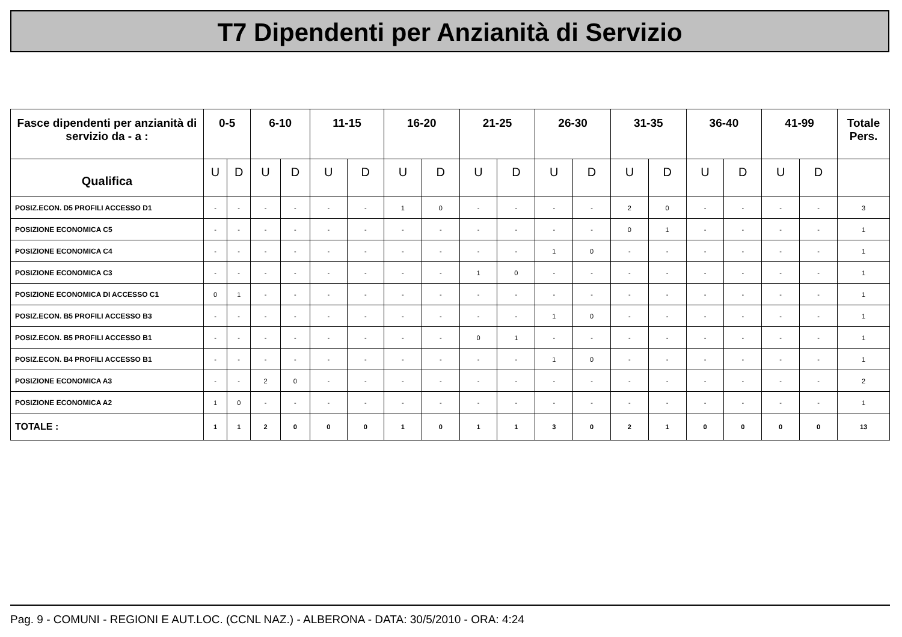T7 Dipendenti per Anzianità di Servizio
| Fasce dipendenti per anzianità di servizio da - a : | 0-5 | | 6-10 | | 11-15 | | 16-20 | | 21-25 | | 26-30 | | 31-35 | | 36-40 | | 41-99 | | Totale Pers. |
| --- | --- | --- | --- | --- | --- | --- | --- | --- | --- | --- | --- | --- | --- | --- | --- | --- | --- | --- | --- |
| Qualifica | U | D | U | D | U | D | U | D | U | D | U | D | U | D | U | D | U | D | |
| POSIZ.ECON. D5 PROFILI ACCESSO D1 | - | - | - | - | - | - | 1 | 0 | - | - | - | - | 2 | 0 | - | - | - | - | 3 |
| POSIZIONE ECONOMICA C5 | - | - | - | - | - | - | - | - | - | - | - | - | 0 | 1 | - | - | - | - | 1 |
| POSIZIONE ECONOMICA C4 | - | - | - | - | - | - | - | - | - | - | 1 | 0 | - | - | - | - | - | - | 1 |
| POSIZIONE ECONOMICA C3 | - | - | - | - | - | - | - | - | 1 | 0 | - | - | - | - | - | - | - | - | 1 |
| POSIZIONE ECONOMICA DI ACCESSO C1 | 0 | 1 | - | - | - | - | - | - | - | - | - | - | - | - | - | - | - | - | 1 |
| POSIZ.ECON. B5 PROFILI ACCESSO B3 | - | - | - | - | - | - | - | - | - | - | 1 | 0 | - | - | - | - | - | - | 1 |
| POSIZ.ECON. B5 PROFILI ACCESSO B1 | - | - | - | - | - | - | - | - | 0 | 1 | - | - | - | - | - | - | - | - | 1 |
| POSIZ.ECON. B4 PROFILI ACCESSO B1 | - | - | - | - | - | - | - | - | - | - | 1 | 0 | - | - | - | - | - | - | 1 |
| POSIZIONE ECONOMICA A3 | - | - | 2 | 0 | - | - | - | - | - | - | - | - | - | - | - | - | - | - | 2 |
| POSIZIONE ECONOMICA A2 | 1 | 0 | - | - | - | - | - | - | - | - | - | - | - | - | - | - | - | - | 1 |
| TOTALE : | 1 | 1 | 2 | 0 | 0 | 0 | 1 | 0 | 1 | 1 | 3 | 0 | 2 | 1 | 0 | 0 | 0 | 0 | 13 |
Pag. 9 - COMUNI - REGIONI E AUT.LOC. (CCNL NAZ.) - ALBERONA - DATA: 30/5/2010 - ORA: 4:24